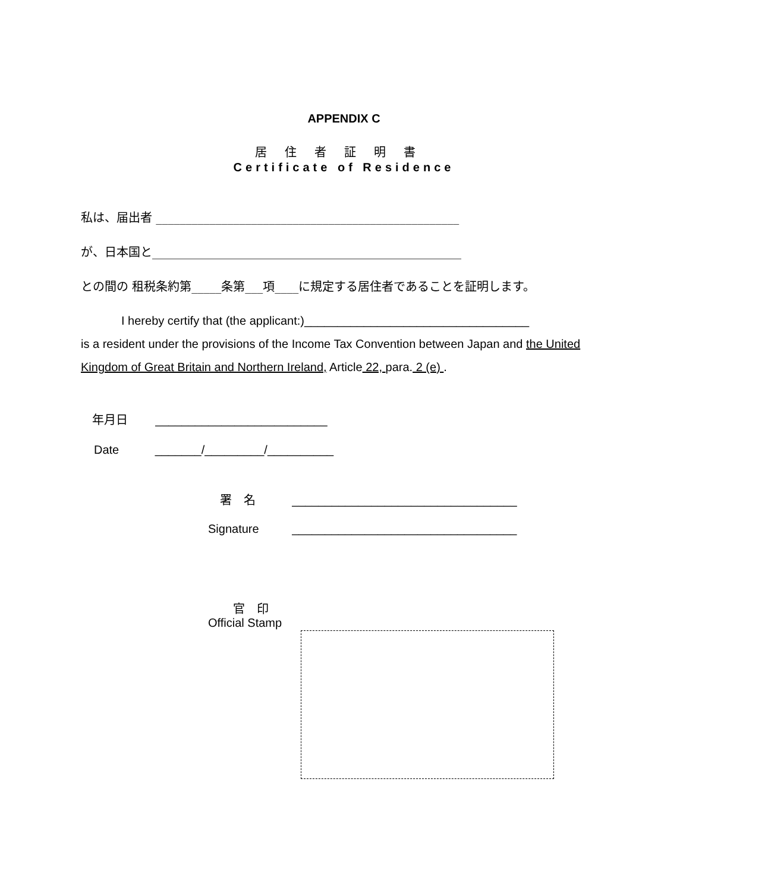APPENDIX C
居住者証明書
Certificate of Residence
私は、届出者 ___________________________________________________
が、日本国と____________________________________________________
との間の 租税条約第_____条第___項____に規定する居住者であることを証明します。
I hereby certify that (the applicant:)__________________________________
is a resident under the provisions of the Income Tax Convention between Japan and the United Kingdom of Great Britain and Northern Ireland, Article 22, para. 2 (e) .
年月日 __________________________
Date _______/_________/__________
署　名 __________________________________
Signature __________________________________
官　印
Official Stamp